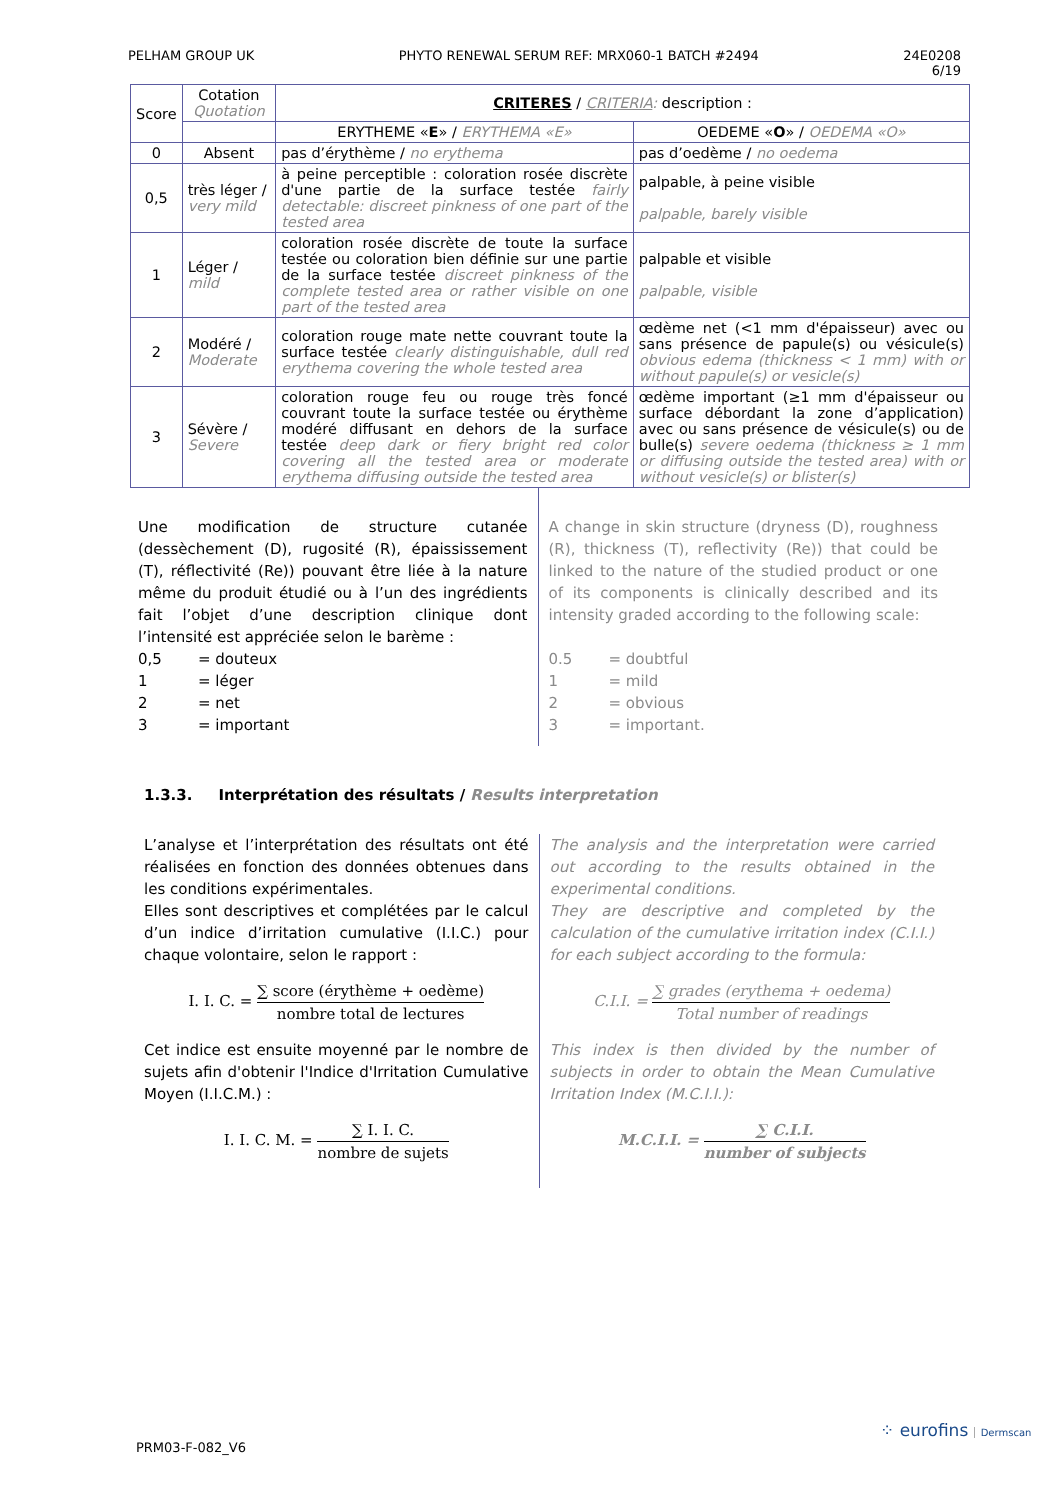PELHAM GROUP UK PHYTO RENEWAL SERUM REF: MRX060-1 BATCH #2494 24E0208
6/19
| Score | Cotation Quotation | CRITERES / CRITERIA : description : | |
| --- | --- | --- | --- |
| | | ERYTHEME « E » / ERYTHEMA «E» | OEDEME « O » / OEDEMA «O» |
| 0 | Absent | pas d’érythème / no erythema | pas d’oedème / no oedema |
| 0,5 | très léger / very mild | à peine perceptible : coloration rosée discrète d'une partie de la surface testée fairly detectable: discreet pinkness of one part of the tested area | palpable, à peine visible palpable, barely visible |
| 1 | Léger / mild | coloration rosée discrète de toute la surface testée ou coloration bien définie sur une partie de la surface testée discreet pinkness of the complete tested area or rather visible on one part of the tested area | palpable et visible palpable, visible |
| 2 | Modéré / Moderate | coloration rouge mate nette couvrant toute la surface testée clearly distinguishable, dull red erythema covering the whole tested area | œdème net (<1 mm d'épaisseur) avec ou sans présence de papule(s) ou vésicule(s) obvious edema (thickness < 1 mm) with or without papule(s) or vesicle(s) |
| 3 | Sévère / Severe | coloration rouge feu ou rouge très foncé couvrant toute la surface testée ou érythème modéré diffusant en dehors de la surface testée deep dark or fiery bright red color covering all the tested area or moderate erythema diffusing outside the tested area | œdème important (≥1 mm d'épaisseur ou surface débordant la zone d’application) avec ou sans présence de vésicule(s) ou de bulle(s) severe oedema (thickness ≥ 1 mm or diffusing outside the tested area) with or without vesicle(s) or blister(s) |
Une modification de structure cutanée (dessèchement (D), rugosité (R), épaississement (T), réflectivité (Re)) pouvant être liée à la nature même du produit étudié ou à l’un des ingrédients fait l’objet d’une description clinique dont l’intensité est appréciée selon le barème :
0,5 = douteux
1 = léger
2 = net
3 = important
A change in skin structure (dryness (D), roughness (R), thickness (T), reflectivity (Re)) that could be linked to the nature of the studied product or one of its components is clinically described and its intensity graded according to the following scale:
0.5 = doubtful
1 = mild
2 = obvious
3 = important.
1.3.3. Interprétation des résultats / Results interpretation
L’analyse et l’interprétation des résultats ont été réalisées en fonction des données obtenues dans les conditions expérimentales.
Elles sont descriptives et complétées par le calcul d’un indice d’irritation cumulative (I.I.C.) pour chaque volontaire, selon le rapport :
I. I. C. = ∑ score (érythème + oedème) nombre total de lectures
Cet indice est ensuite moyenné par le nombre de sujets afin d'obtenir l'Indice d'Irritation Cumulative Moyen (I.I.C.M.) :
I. I. C. M. = ∑ I. I. C. nombre de sujets
The analysis and the interpretation were carried out according to the results obtained in the experimental conditions.
They are descriptive and completed by the calculation of the cumulative irritation index (C.I.I.) for each subject according to the formula:
C.I.I. = ∑ grades (erythema + oedema) Total number of readings
This index is then divided by the number of subjects in order to obtain the Mean Cumulative Irritation Index (M.C.I.I.):
M.C.I.I. = ∑ C.I.I. number of subjects
PRM03-F-082_V6
⁘ eurofins Dermscan